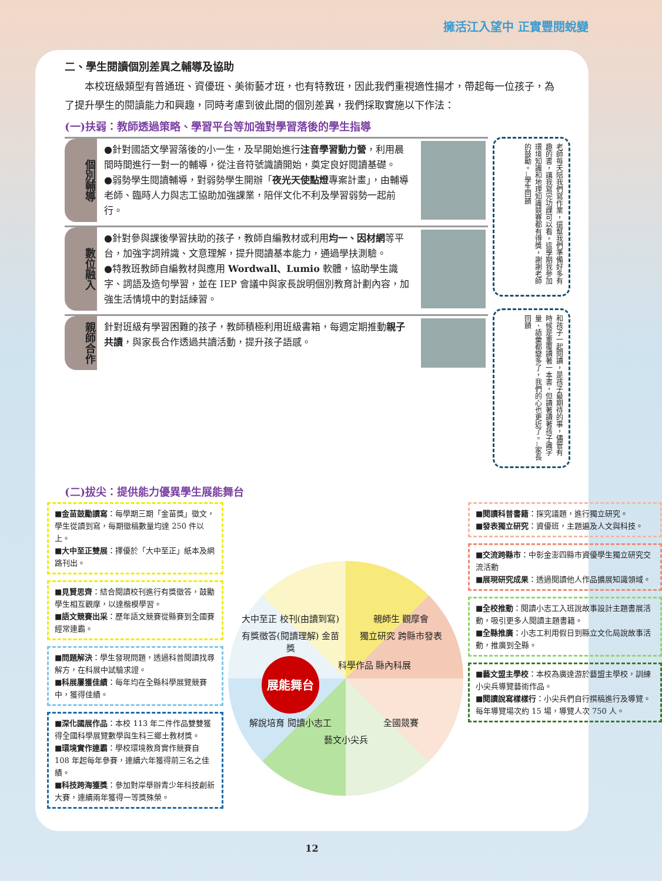擁活江入望中 正實豐閱蛻變
二、學生閱讀個別差異之輔導及協助
　　本校班級類型有普通班、資優班、美術藝才班，也有特教班，因此我們重視適性揚才，帶起每一位孩子，為了提升學生的閱讀能力和興趣，同時考慮到彼此間的個別差異，我們採取實施以下作法：
(一)扶弱：教師透過策略、學習平台等加強對學習落後的學生指導
個別輔導
●針對國語文學習落後的小一生，及早開始進行注音學習動力營，利用晨間時間進行一對一的輔導，從注音符號識讀開始，奠定良好閱讀基礎。
●弱勢學生閱讀輔導，對弱勢學生開辦「夜光天使點燈專案計畫」，由輔導老師、臨時人力與志工協助加強課業，陪伴文化不利及學習弱勢一起前行。
數位融入
●針對參與課後學習扶助的孩子，教師自編教材或利用均一、因材網等平台，加強字詞辨識、文意理解，提升閱讀基本能力，通過學扶測驗。
●特教班教師自編教材與應用 Wordwall、Lumio 軟體，協助學生識字、詞語及造句學習，並在 IEP 會議中與家長說明個別教育計劃內容，加強生活情境中的對話練習。
親師合作
針對班級有學習困難的孩子，教師積極利用班級書箱，每週定期推動親子共讀，與家長合作透過共讀活動，提升孩子語感。
老師每天陪我們寫作業，還幫我們準備好多有趣的書，讓我寫完功課可以看。這學期我參加環境知識和地理知識競賽都有得獎，謝謝老師的鼓勵。--學生回饋
和孩子一起閱讀，是孩子最期待的事，儘管有時候是重覆讀著一本書，但讀著讀著孩子識字量、語彙都變多了，我們的心也更近了。--家長回饋
(二)拔尖：提供能力優異學生展能舞台
■金苗鼓勵讀寫：每學期三期「金苗獎」徵文，學生從讀到寫，每期徵稿數量均達 250 件以上。
■大中至正雙展：擇優於「大中至正」紙本及網路刊出。
■見賢思齊：結合閱讀校刊進行有獎徵答，鼓勵學生相互觀摩，以達楷模學習。
■語文競賽出采：歷年語文競賽從縣賽到全國賽經常連霸。
■問題解決：學生發現問題，透過科普閱讀找尋解方，在科展中試驗求證。
■科展屢獲佳績：每年均在全縣科學展覽競賽中，獲得佳績。
■深化國展作品：本校 113 年二件作品雙雙獲得全國科學展覽數學與生科三鄉土教材獎。
■環境實作連霸：學校環境教育實作競賽自 108 年起每年參賽，連續六年獲得前三名之佳績。
■科技跨海獲獎：參加對岸舉辦青少年科技創新大賽，連續兩年獲得一等獎殊榮。
大中至正 校刊(由讀到寫)
親師生 觀摩會
有獎徵答(閱讀理解) 金苗獎
獨立研究 跨縣市發表
展能舞台
科學作品 縣內科展
解說培育 閱讀小志工
全國競賽
藝文小尖兵
■閱讀科普書籍：探究議題，進行獨立研究。
■發表獨立研究：資優班，主題遍及人文與科技。
■交流跨縣市：中彰金澎四縣市資優學生獨立研究交流活動
■展現研究成果：透過閱讀他人作品擴展知識領域。
■全校推動：閱讀小志工入班說故事設計主題書展活動，吸引更多人閱讀主題書籍。
■全縣推廣：小志工利用假日到縣立文化局說故事活動，推廣到全縣。
■藝文盟主學校：本校為廣達游於藝盟主學校，訓練小尖兵導覽藝術作品。
■閱讀說寫樣樣行：小尖兵們自行撰稿進行及導覽。每年導覽場次約 15 場，導覽人次 750 人。
12